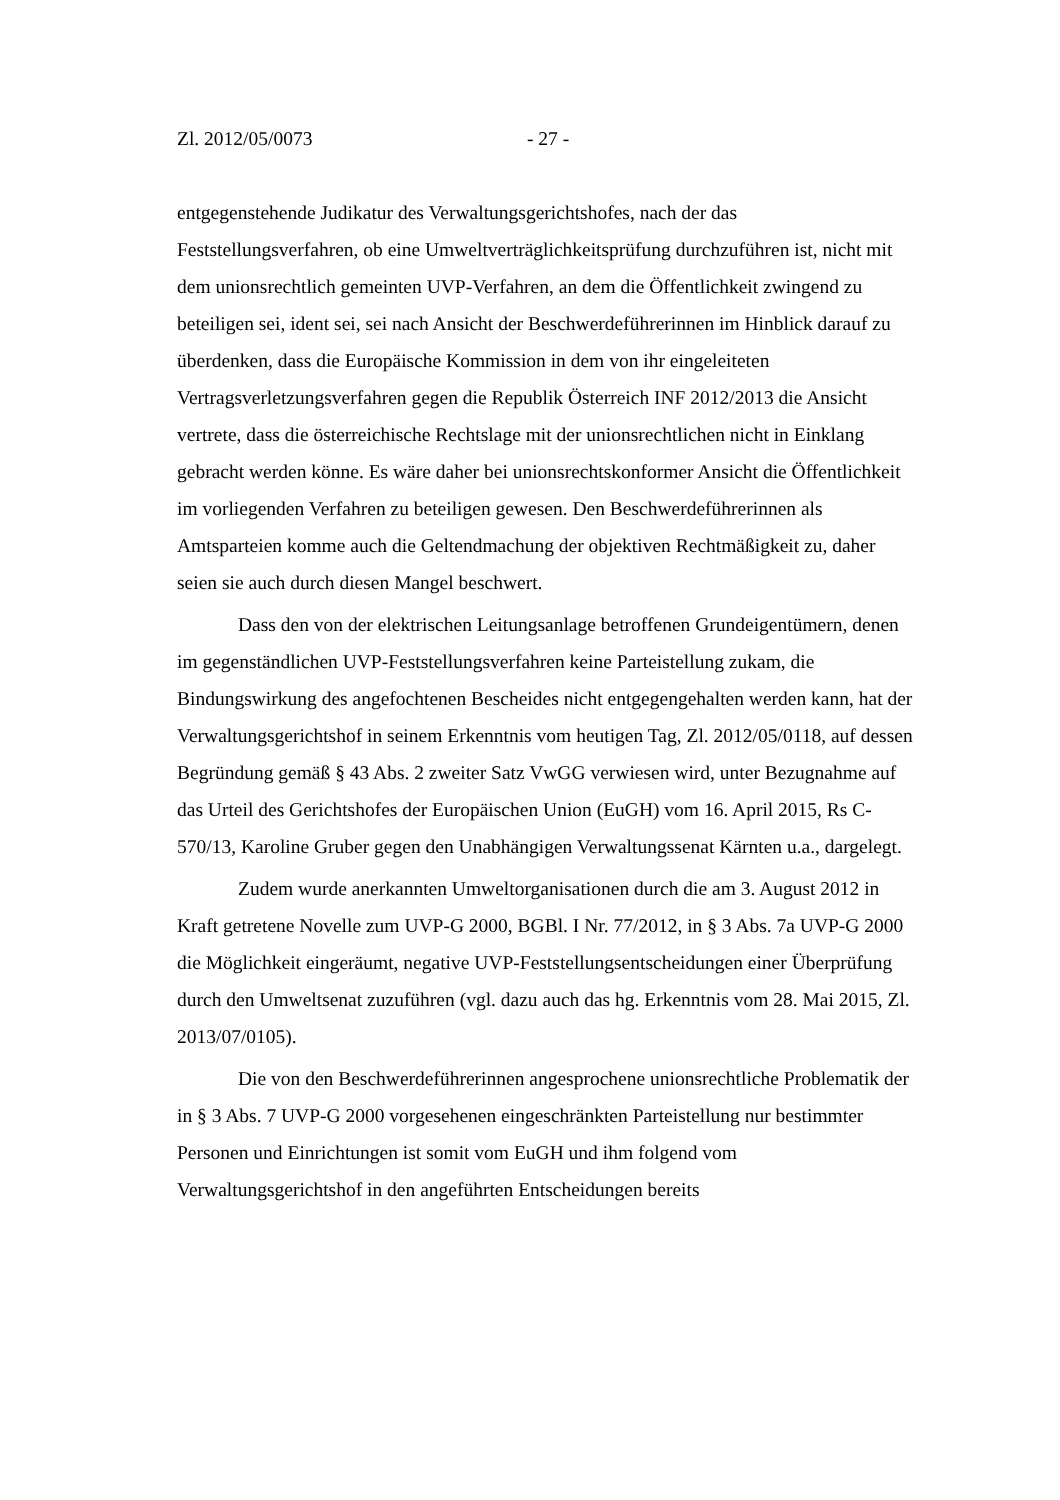Zl. 2012/05/0073 - 27 -
entgegenstehende Judikatur des Verwaltungsgerichtshofes, nach der das Feststellungsverfahren, ob eine Umweltverträglichkeitsprüfung durchzuführen ist, nicht mit dem unionsrechtlich gemeinten UVP-Verfahren, an dem die Öffentlichkeit zwingend zu beteiligen sei, ident sei, sei nach Ansicht der Beschwerdeführerinnen im Hinblick darauf zu überdenken, dass die Europäische Kommission in dem von ihr eingeleiteten Vertragsverletzungsverfahren gegen die Republik Österreich INF 2012/2013 die Ansicht vertrete, dass die österreichische Rechtslage mit der unionsrechtlichen nicht in Einklang gebracht werden könne. Es wäre daher bei unionsrechtskonformer Ansicht die Öffentlichkeit im vorliegenden Verfahren zu beteiligen gewesen. Den Beschwerdeführerinnen als Amtsparteien komme auch die Geltendmachung der objektiven Rechtmäßigkeit zu, daher seien sie auch durch diesen Mangel beschwert.
Dass den von der elektrischen Leitungsanlage betroffenen Grundeigentümern, denen im gegenständlichen UVP-Feststellungsverfahren keine Parteistellung zukam, die Bindungswirkung des angefochtenen Bescheides nicht entgegengehalten werden kann, hat der Verwaltungsgerichtshof in seinem Erkenntnis vom heutigen Tag, Zl. 2012/05/0118, auf dessen Begründung gemäß § 43 Abs. 2 zweiter Satz VwGG verwiesen wird, unter Bezugnahme auf das Urteil des Gerichtshofes der Europäischen Union (EuGH) vom 16. April 2015, Rs C-570/13, Karoline Gruber gegen den Unabhängigen Verwaltungssenat Kärnten u.a., dargelegt.
Zudem wurde anerkannten Umweltorganisationen durch die am 3. August 2012 in Kraft getretene Novelle zum UVP-G 2000, BGBl. I Nr. 77/2012, in § 3 Abs. 7a UVP-G 2000 die Möglichkeit eingeräumt, negative UVP-Feststellungsentscheidungen einer Überprüfung durch den Umweltsenat zuzuführen (vgl. dazu auch das hg. Erkenntnis vom 28. Mai 2015, Zl. 2013/07/0105).
Die von den Beschwerdeführerinnen angesprochene unionsrechtliche Problematik der in § 3 Abs. 7 UVP-G 2000 vorgesehenen eingeschränkten Parteistellung nur bestimmter Personen und Einrichtungen ist somit vom EuGH und ihm folgend vom Verwaltungsgerichtshof in den angeführten Entscheidungen bereits